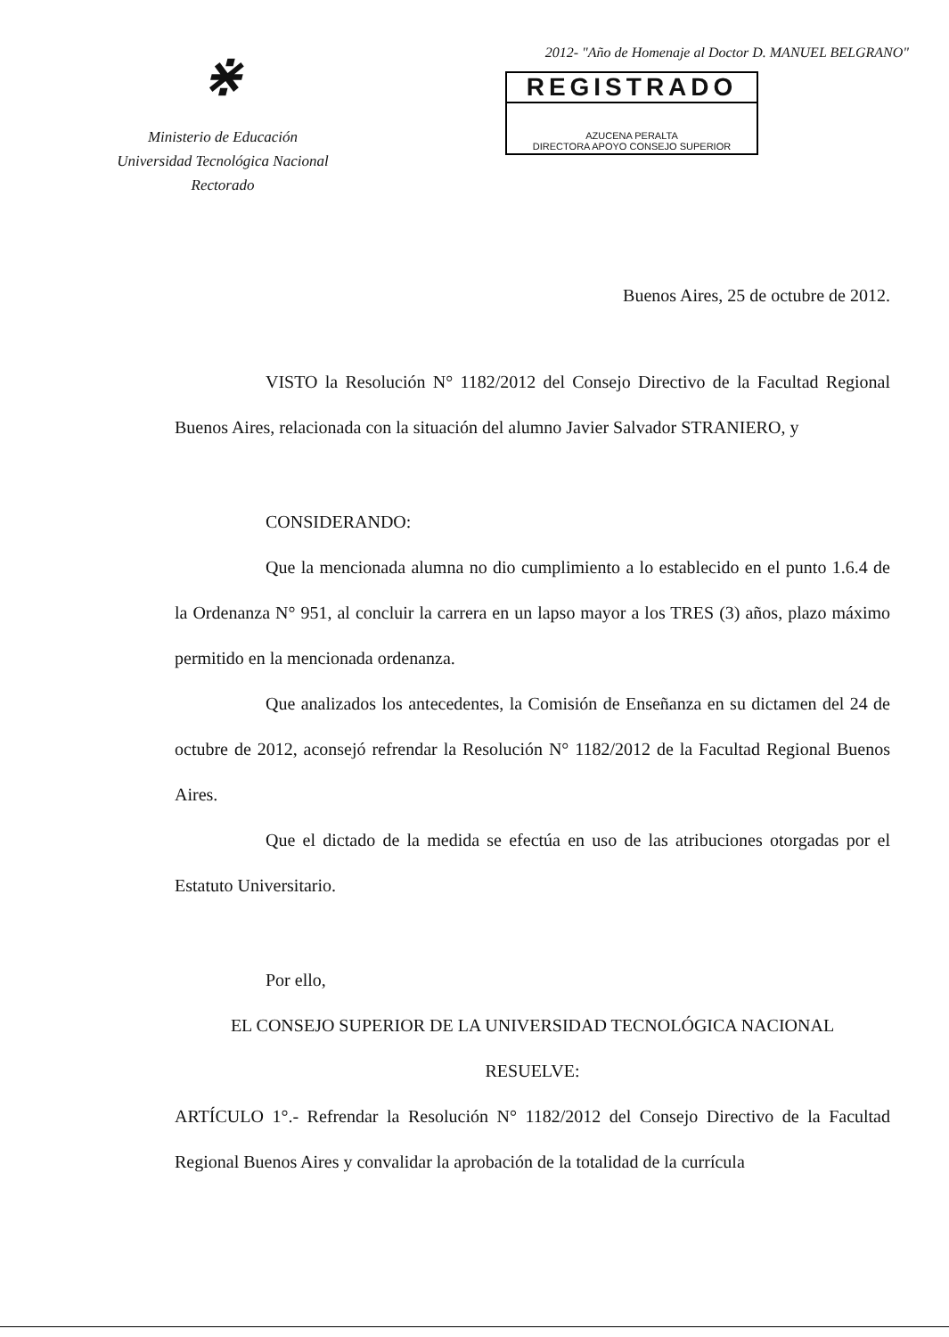⋇
Ministerio de Educación
Universidad Tecnológica Nacional
Rectorado
2012- "Año de Homenaje al Doctor D. MANUEL BELGRANO"
REGISTRADO
AZUCENA PERALTA
DIRECTORA APOYO CONSEJO SUPERIOR
Buenos Aires, 25 de octubre de 2012.
VISTO la Resolución N° 1182/2012 del Consejo Directivo de la Facultad Regional Buenos Aires, relacionada con la situación del alumno Javier Salvador STRANIERO, y
CONSIDERANDO:
Que la mencionada alumna no dio cumplimiento a lo establecido en el punto 1.6.4 de la Ordenanza N° 951, al concluir la carrera en un lapso mayor a los TRES (3) años, plazo máximo permitido en la mencionada ordenanza.
Que analizados los antecedentes, la Comisión de Enseñanza en su dictamen del 24 de octubre de 2012, aconsejó refrendar la Resolución N° 1182/2012 de la Facultad Regional Buenos Aires.
Que el dictado de la medida se efectúa en uso de las atribuciones otorgadas por el Estatuto Universitario.
Por ello,
EL CONSEJO SUPERIOR DE LA UNIVERSIDAD TECNOLÓGICA NACIONAL
RESUELVE:
ARTÍCULO 1°.- Refrendar la Resolución N° 1182/2012 del Consejo Directivo de la Facultad Regional Buenos Aires y convalidar la aprobación de la totalidad de la currícula